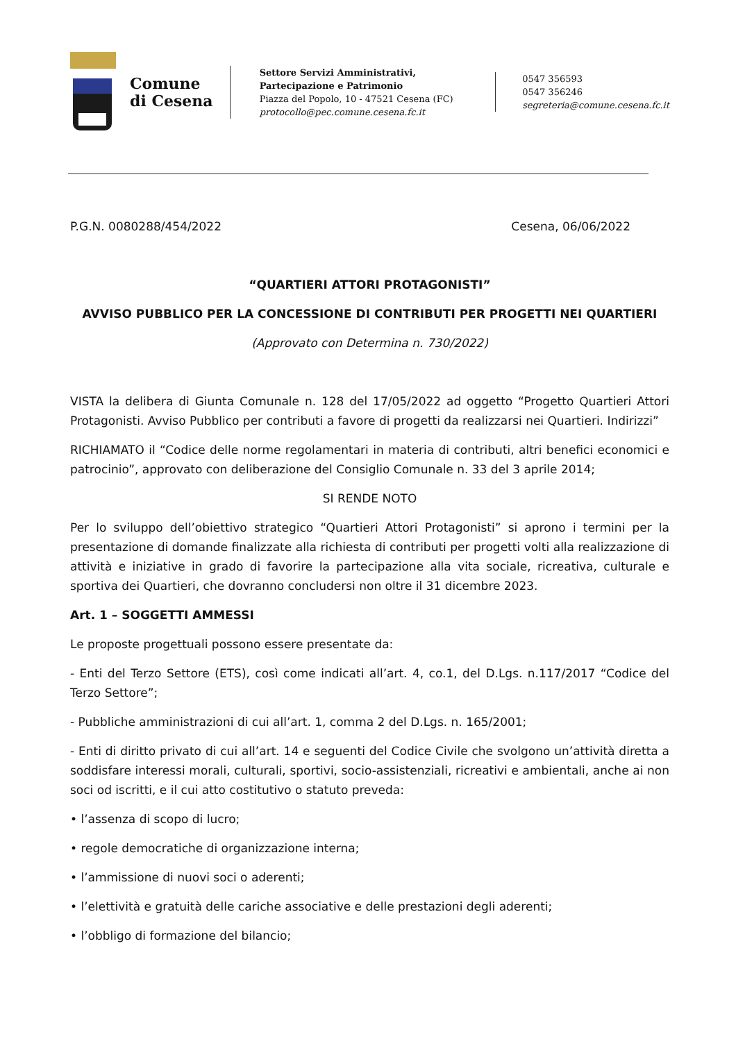Comune
di Cesena
Settore Servizi Amministrativi,
Partecipazione e Patrimonio
Piazza del Popolo, 10 - 47521 Cesena (FC)
protocollo@pec.comune.cesena.fc.it
0547 356593
0547 356246
segreteria@comune.cesena.fc.it
P.G.N. 0080288/454/2022 Cesena, 06/06/2022
“QUARTIERI ATTORI PROTAGONISTI”
AVVISO PUBBLICO PER LA CONCESSIONE DI CONTRIBUTI PER PROGETTI NEI QUARTIERI
(Approvato con Determina n. 730/2022)
VISTA la delibera di Giunta Comunale n. 128 del 17/05/2022 ad oggetto “Progetto Quartieri Attori Protagonisti. Avviso Pubblico per contributi a favore di progetti da realizzarsi nei Quartieri. Indirizzi”
RICHIAMATO il “Codice delle norme regolamentari in materia di contributi, altri benefici economici e patrocinio”, approvato con deliberazione del Consiglio Comunale n. 33 del 3 aprile 2014;
SI RENDE NOTO
Per lo sviluppo dell’obiettivo strategico “Quartieri Attori Protagonisti” si aprono i termini per la presentazione di domande finalizzate alla richiesta di contributi per progetti volti alla realizzazione di attività e iniziative in grado di favorire la partecipazione alla vita sociale, ricreativa, culturale e sportiva dei Quartieri, che dovranno concludersi non oltre il 31 dicembre 2023.
Art. 1 – SOGGETTI AMMESSI
Le proposte progettuali possono essere presentate da:
- Enti del Terzo Settore (ETS), così come indicati all’art. 4, co.1, del D.Lgs. n.117/2017 “Codice del Terzo Settore”;
- Pubbliche amministrazioni di cui all’art. 1, comma 2 del D.Lgs. n. 165/2001;
- Enti di diritto privato di cui all’art. 14 e seguenti del Codice Civile che svolgono un’attività diretta a soddisfare interessi morali, culturali, sportivi, socio-assistenziali, ricreativi e ambientali, anche ai non soci od iscritti, e il cui atto costitutivo o statuto preveda:
• l’assenza di scopo di lucro;
• regole democratiche di organizzazione interna;
• l’ammissione di nuovi soci o aderenti;
• l’elettività e gratuità delle cariche associative e delle prestazioni degli aderenti;
• l’obbligo di formazione del bilancio;